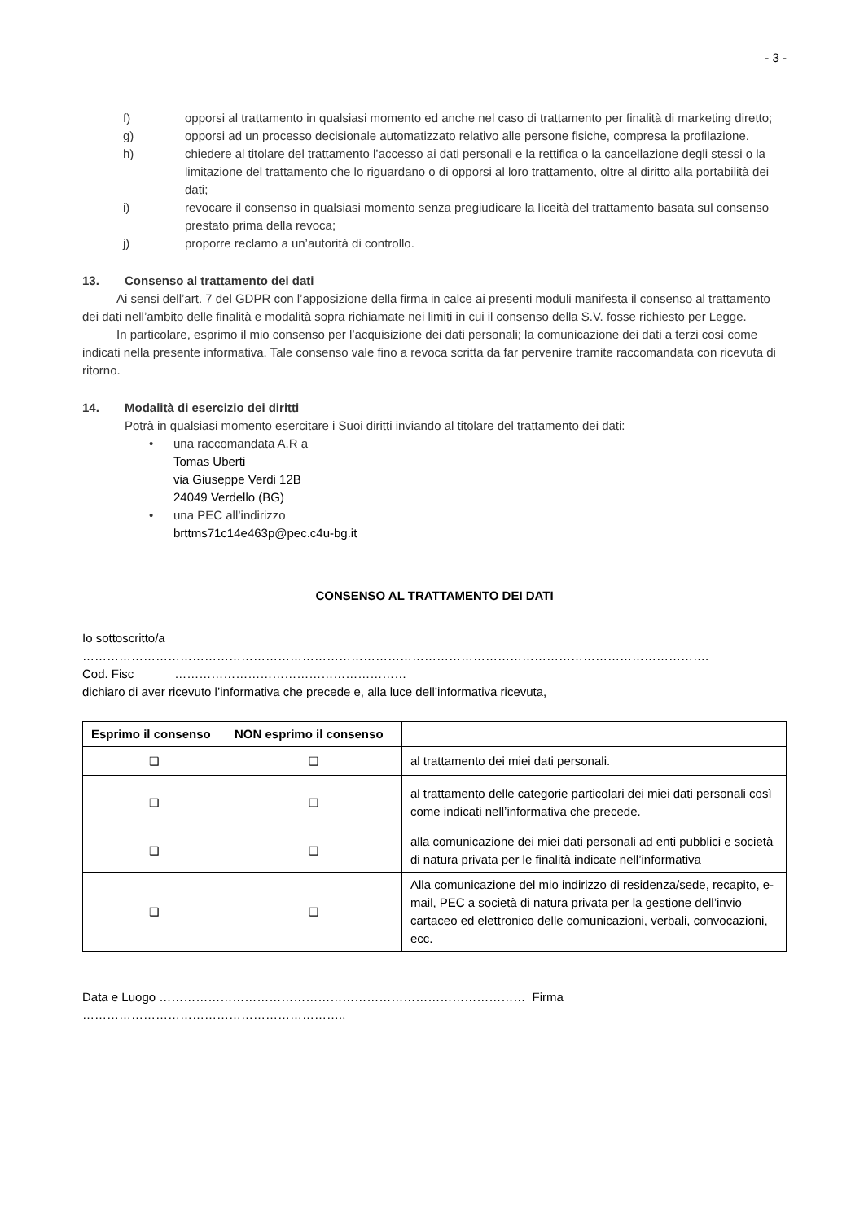- 3 -
f) opporsi al trattamento in qualsiasi momento ed anche nel caso di trattamento per finalità di marketing diretto;
g) opporsi ad un processo decisionale automatizzato relativo alle persone fisiche, compresa la profilazione.
h) chiedere al titolare del trattamento l’accesso ai dati personali e la rettifica o la cancellazione degli stessi o la limitazione del trattamento che lo riguardano o di opporsi al loro trattamento, oltre al diritto alla portabilità dei dati;
i) revocare il consenso in qualsiasi momento senza pregiudicare la liceità del trattamento basata sul consenso prestato prima della revoca;
j) proporre reclamo a un’autorità di controllo.
13. Consenso al trattamento dei dati
Ai sensi dell’art. 7 del GDPR con l’apposizione della firma in calce ai presenti moduli manifesta il consenso al trattamento dei dati nell’ambito delle finalità e modalità sopra richiamate nei limiti in cui il consenso della S.V. fosse richiesto per Legge.
In particolare, esprimo il mio consenso per l’acquisizione dei dati personali; la comunicazione dei dati a terzi così come indicati nella presente informativa. Tale consenso vale fino a revoca scritta da far pervenire tramite raccomandata con ricevuta di ritorno.
14. Modalità di esercizio dei diritti
Potrà in qualsiasi momento esercitare i Suoi diritti inviando al titolare del trattamento dei dati:
• una raccomandata A.R a
Tomas Uberti
via Giuseppe Verdi 12B
24049 Verdello (BG)
• una PEC all’indirizzo
brttms71c14e463p@pec.c4u-bg.it
CONSENSO AL TRATTAMENTO DEI DATI
Io sottoscritto/a ……………………………………………………………………………………………………………………………………….
Cod. Fisc …………………………………………………
dichiaro di aver ricevuto l’informativa che precede e, alla luce dell’informativa ricevuta,
| Esprimo il consenso | NON esprimo il consenso | |
| --- | --- | --- |
| ❑ | ❑ | al trattamento dei miei dati personali. |
| ❑ | ❑ | al trattamento delle categorie particolari dei miei dati personali così come indicati nell’informativa che precede. |
| ❑ | ❑ | alla comunicazione dei miei dati personali ad enti pubblici e società di natura privata per le finalità indicate nell’informativa |
| ❑ | ❑ | Alla comunicazione del mio indirizzo di residenza/sede, recapito, e-mail, PEC a società di natura privata per la gestione dell’invio cartaceo ed elettronico delle comunicazioni, verbali, convocazioni, ecc. |
Data e Luogo ……………………………………………………………………………… Firma ………………………………………………………..